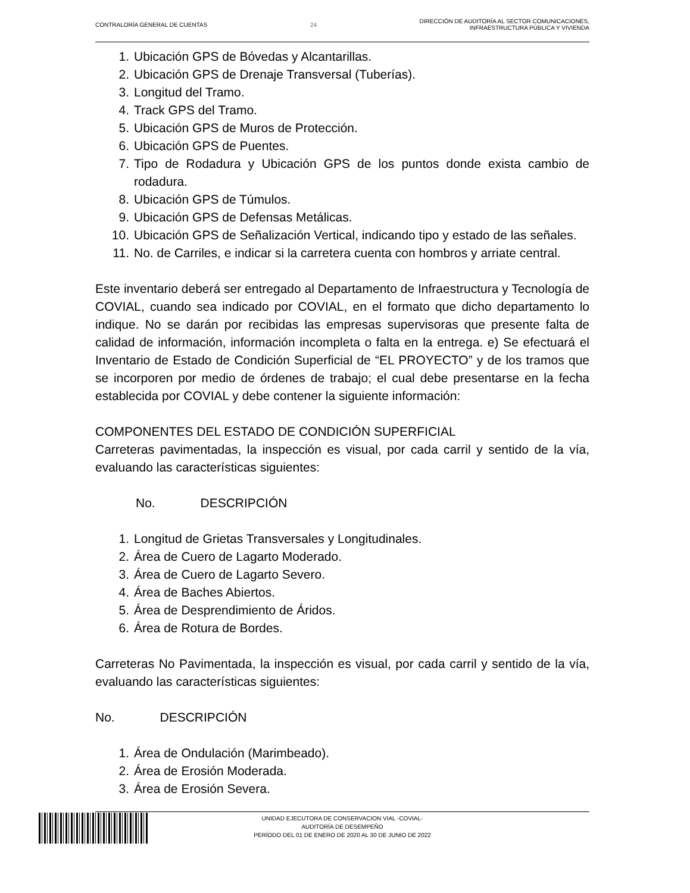CONTRALORÍA GENERAL DE CUENTAS 24
DIRECCIÓN DE AUDITORÍA AL SECTOR COMUNICACIONES,
INFRAESTRUCTURA PÚBLICA Y VIVIENDA
1. Ubicación GPS de Bóvedas y Alcantarillas.
2. Ubicación GPS de Drenaje Transversal (Tuberías).
3. Longitud del Tramo.
4. Track GPS del Tramo.
5. Ubicación GPS de Muros de Protección.
6. Ubicación GPS de Puentes.
7. Tipo de Rodadura y Ubicación GPS de los puntos donde exista cambio de rodadura.
8. Ubicación GPS de Túmulos.
9. Ubicación GPS de Defensas Metálicas.
10. Ubicación GPS de Señalización Vertical, indicando tipo y estado de las señales.
11. No. de Carriles, e indicar si la carretera cuenta con hombros y arriate central.
Este inventario deberá ser entregado al Departamento de Infraestructura y Tecnología de COVIAL, cuando sea indicado por COVIAL, en el formato que dicho departamento lo indique. No se darán por recibidas las empresas supervisoras que presente falta de calidad de información, información incompleta o falta en la entrega. e) Se efectuará el Inventario de Estado de Condición Superficial de “EL PROYECTO” y de los tramos que se incorporen por medio de órdenes de trabajo; el cual debe presentarse en la fecha establecida por COVIAL y debe contener la siguiente información:
COMPONENTES DEL ESTADO DE CONDICIÓN SUPERFICIAL
Carreteras pavimentadas, la inspección es visual, por cada carril y sentido de la vía, evaluando las características siguientes:
No. DESCRIPCIÓN
1. Longitud de Grietas Transversales y Longitudinales.
2. Área de Cuero de Lagarto Moderado.
3. Área de Cuero de Lagarto Severo.
4. Área de Baches Abiertos.
5. Área de Desprendimiento de Áridos.
6. Área de Rotura de Bordes.
Carreteras No Pavimentada, la inspección es visual, por cada carril y sentido de la vía, evaluando las características siguientes:
No. DESCRIPCIÓN
1. Área de Ondulación (Marimbeado).
2. Área de Erosión Moderada.
3. Área de Erosión Severa.
UNIDAD EJECUTORA DE CONSERVACION VIAL -COVIAL-
AUDITORÍA DE DESEMPEÑO
PERÍODO DEL 01 DE ENERO DE 2020 AL 30 DE JUNIO DE 2022